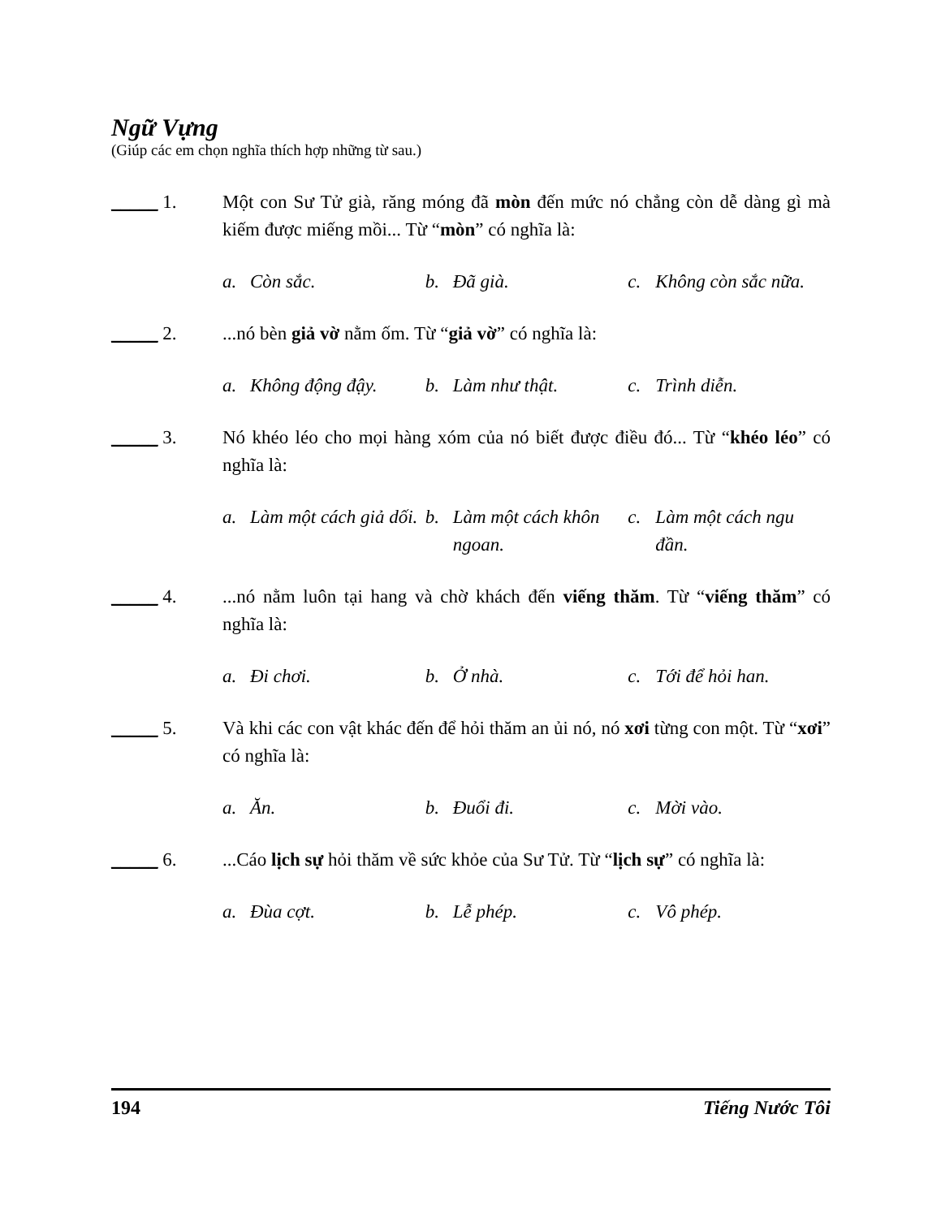Ngữ Vựng
(Giúp các em chọn nghĩa thích hợp những từ sau.)
_____ 1. Một con Sư Tử già, răng móng đã mòn đến mức nó chẳng còn dễ dàng gì mà kiếm được miếng mồi... Từ “mòn” có nghĩa là:
a. Còn sắc. b. Đã già. c. Không còn sắc nữa.
_____ 2. ...nó bèn giả vờ nằm ốm. Từ “giả vờ” có nghĩa là:
a. Không động đậy. b. Làm như thật. c. Trình diễn.
_____ 3. Nó khéo léo cho mọi hàng xóm của nó biết được điều đó... Từ “khéo léo” có nghĩa là:
a. Làm một cách giả dối.
b. Làm một cách khôn ngoan.
c. Làm một cách ngu đần.
_____ 4. ...nó nằm luôn tại hang và chờ khách đến viếng thăm. Từ “viếng thăm” có nghĩa là:
a. Đi chơi. b. Ở nhà. c. Tới để hỏi han.
_____ 5. Và khi các con vật khác đến để hỏi thăm an ủi nó, nó xơi từng con một. Từ “xơi” có nghĩa là:
a. Ăn. b. Đuổi đi. c. Mời vào.
_____ 6. ...Cáo lịch sự hỏi thăm về sức khỏe của Sư Tử. Từ “lịch sự” có nghĩa là:
a. Đùa cợt. b. Lễ phép. c. Vô phép.
194 Tiếng Nước Tôi